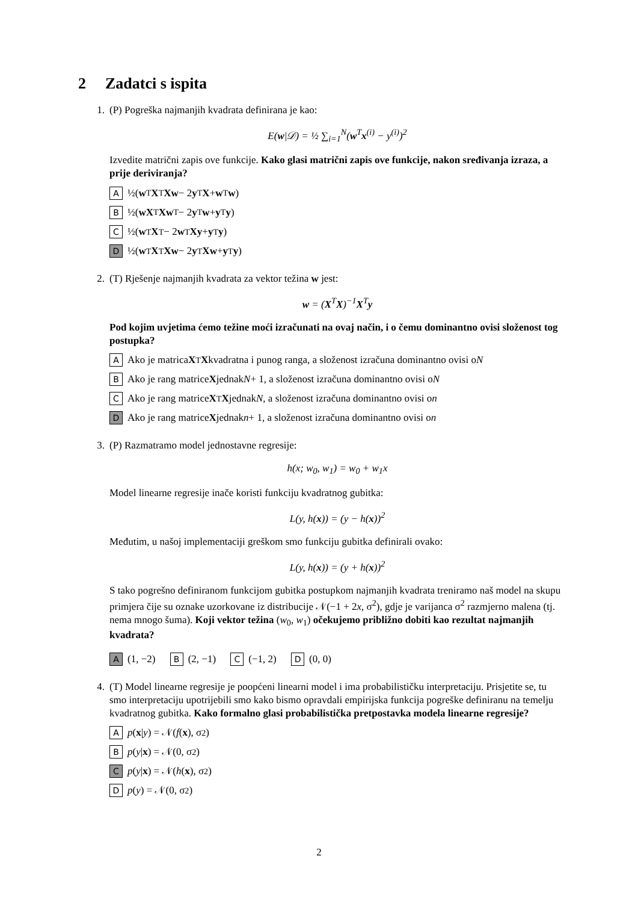2 Zadatci s ispita
1. (P) Pogreška najmanjih kvadrata definirana je kao:
E(w|𝒟) = ½ ∑<sub>i=1</sub><sup>N</sup>(w<sup>T</sup>x<sup>(i)</sup> − y<sup>(i)</sup>)<sup>2</sup>
Izvedite matrični zapis ove funkcije. Kako glasi matrični zapis ove funkcije, nakon sređivanja izraza, a prije deriviranja?
A ½(w<sup>T</sup> X<sup>T</sup> Xw − 2 y<sup>T</sup> X + w<sup>T</sup> w)
B ½(wX<sup>T</sup> Xw<sup>T</sup> − 2 y<sup>T</sup> w + y<sup>T</sup> y)
C ½(w<sup>T</sup> X<sup>T</sup> − 2 w<sup>T</sup> Xy + y<sup>T</sup> y)
D ½(w<sup>T</sup> X<sup>T</sup> Xw − 2 y<sup>T</sup> Xw + y<sup>T</sup> y)
2. (T) Rješenje najmanjih kvadrata za vektor težina w jest:
w = (X<sup>T</sup>X)<sup>−1</sup>X<sup>T</sup>y
Pod kojim uvjetima ćemo težine moći izračunati na ovaj način, i o čemu dominantno ovisi složenost tog postupka?
A Ako je matrica X<sup>T</sup> X kvadratna i punog ranga, a složenost izračuna dominantno ovisi o N
B Ako je rang matrice X jednak N + 1, a složenost izračuna dominantno ovisi o N
C Ako je rang matrice X<sup>T</sup> X jednak N, a složenost izračuna dominantno ovisi o n
D Ako je rang matrice X jednak n + 1, a složenost izračuna dominantno ovisi o n
3. (P) Razmatramo model jednostavne regresije:
h(x; w<sub>0</sub>, w<sub>1</sub>) = w<sub>0</sub> + w<sub>1</sub>x
Model linearne regresije inače koristi funkciju kvadratnog gubitka:
L(y, h(x)) = (y − h(x))<sup>2</sup>
Međutim, u našoj implementaciji greškom smo funkciju gubitka definirali ovako:
L(y, h(x)) = (y + h(x))<sup>2</sup>
S tako pogrešno definiranom funkcijom gubitka postupkom najmanjih kvadrata treniramo naš model na skupu primjera čije su oznake uzorkovane iz distribucije 𝒩(−1 + 2x, σ<sup>2</sup>), gdje je varijanca σ<sup>2</sup> razmjerno malena (tj. nema mnogo šuma). Koji vektor težina (w<sub>0</sub>, w<sub>1</sub>) očekujemo približno dobiti kao rezultat najmanjih kvadrata?
A (1, −2) B (2, −1) C (−1, 2) D (0, 0)
4. (T) Model linearne regresije je poopćeni linearni model i ima probabilističku interpretaciju. Prisjetite se, tu smo interpretaciju upotrijebili smo kako bismo opravdali empirijska funkcija pogreške definiranu na temelju kvadratnog gubitka. Kako formalno glasi probabilistička pretpostavka modela linearne regresije?
Ap (x | y) = 𝒩(f (x), σ<sup>2</sup>)
Bp (y | x) = 𝒩(0, σ<sup>2</sup>)
Cp (y | x) = 𝒩(h (x), σ<sup>2</sup>)
Dp (y) = 𝒩(0, σ<sup>2</sup>)
2